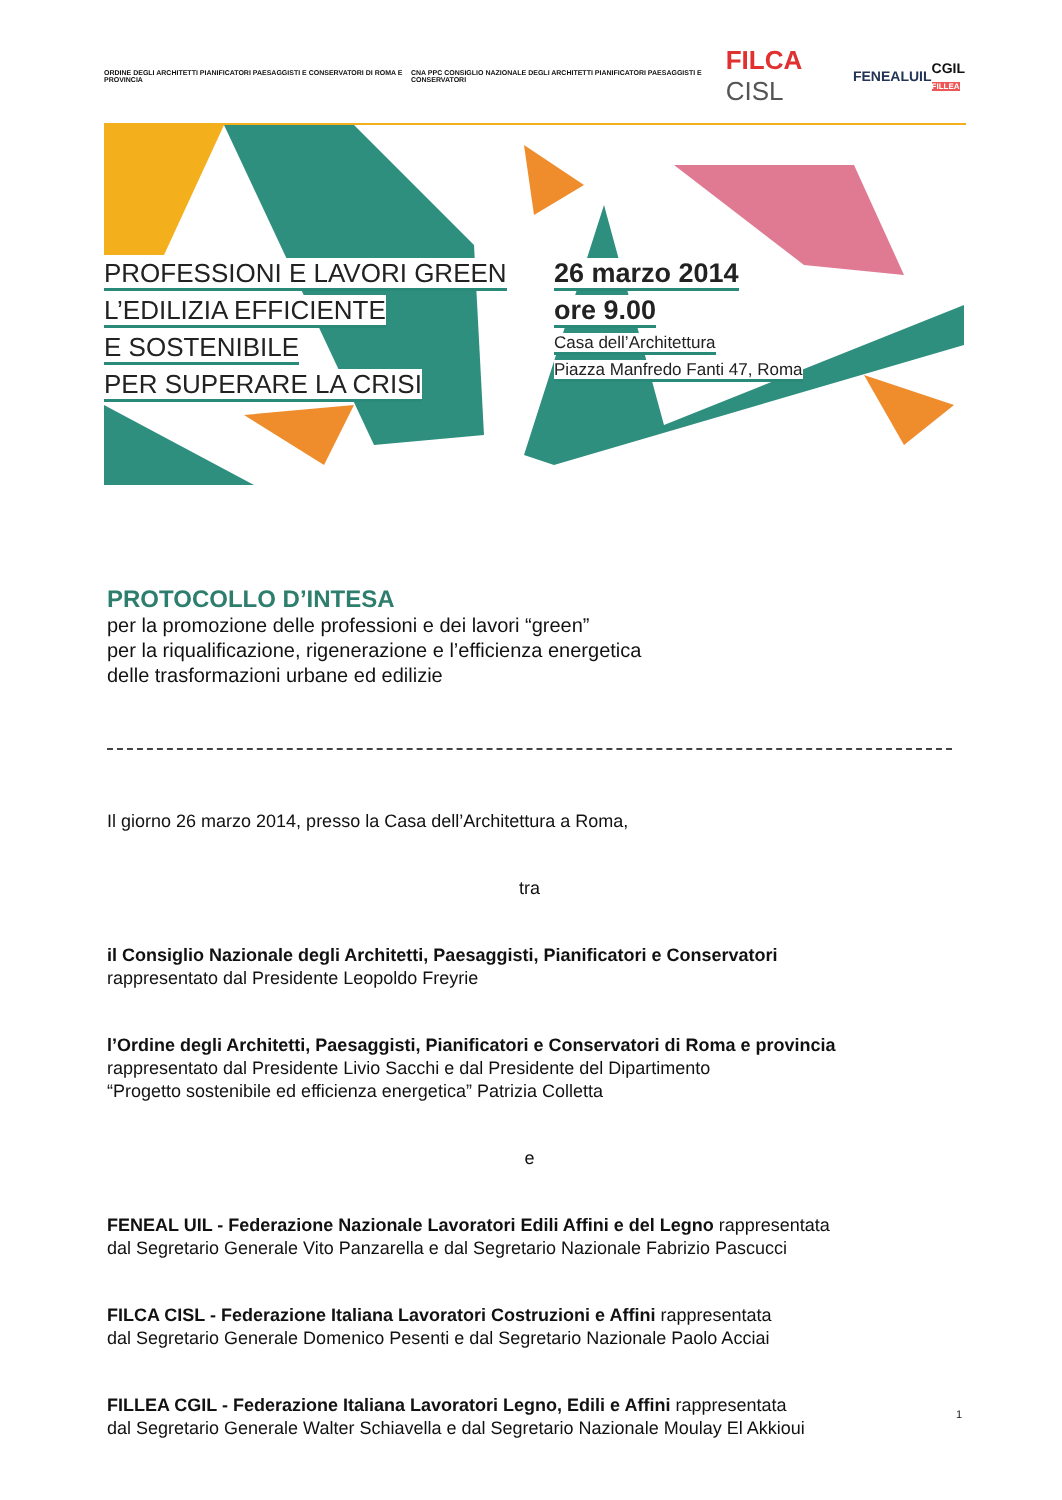ORDINE DEGLI ARCHITETTI PIANIFICATORI PAESAGGISTI E CONSERVATORI DI ROMA E PROVINCIA
CNA PPC CONSIGLIO NAZIONALE DEGLI ARCHITETTI PIANIFICATORI PAESAGGISTI E CONSERVATORI
FILCA CISL
FENEALUIL
CGIL
FILLEA
PROFESSIONI E LAVORI GREEN
L’EDILIZIA EFFICIENTE
E SOSTENIBILE
PER SUPERARE LA CRISI
26 marzo 2014
ore 9.00
Casa dell’Architettura
Piazza Manfredo Fanti 47, Roma
PROTOCOLLO D’INTESA
per la promozione delle professioni e dei lavori “green”
per la riqualificazione, rigenerazione e l’efficienza energetica
delle trasformazioni urbane ed edilizie
Il giorno 26 marzo 2014, presso la Casa dell’Architettura a Roma,
tra
il Consiglio Nazionale degli Architetti, Paesaggisti, Pianificatori e Conservatori
rappresentato dal Presidente Leopoldo Freyrie
l’Ordine degli Architetti, Paesaggisti, Pianificatori e Conservatori di Roma e provincia
rappresentato dal Presidente Livio Sacchi e dal Presidente del Dipartimento
“Progetto sostenibile ed efficienza energetica” Patrizia Colletta
e
FENEAL UIL - Federazione Nazionale Lavoratori Edili Affini e del Legno rappresentata
dal Segretario Generale Vito Panzarella e dal Segretario Nazionale Fabrizio Pascucci
FILCA CISL - Federazione Italiana Lavoratori Costruzioni e Affini rappresentata
dal Segretario Generale Domenico Pesenti e dal Segretario Nazionale Paolo Acciai
FILLEA CGIL - Federazione Italiana Lavoratori Legno, Edili e Affini rappresentata
dal Segretario Generale Walter Schiavella e dal Segretario Nazionale Moulay El Akkioui
1